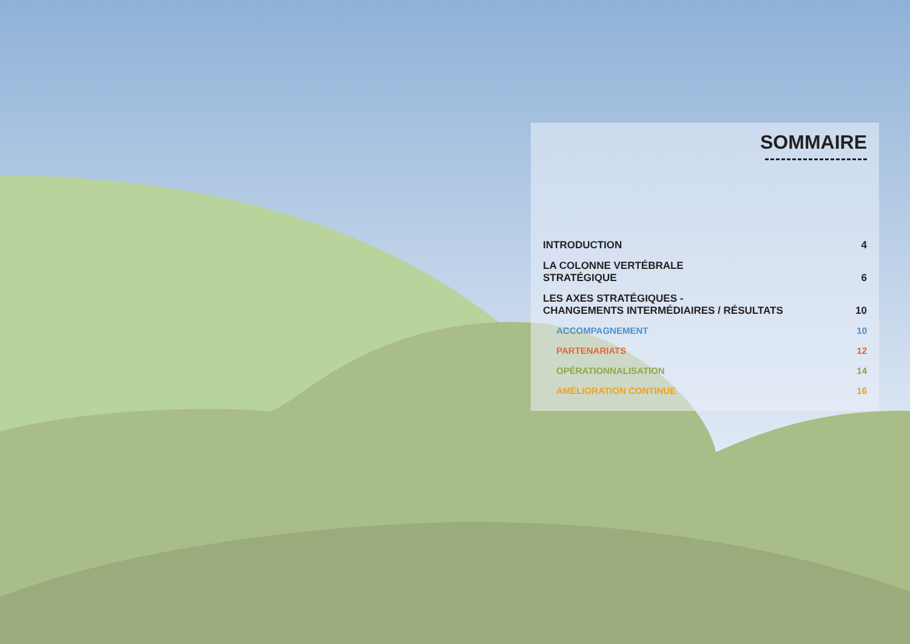SOMMAIRE
INTRODUCTION 4
LA COLONNE VERTÉBRALE
STRATÉGIQUE 6
LES AXES STRATÉGIQUES -
CHANGEMENTS INTERMÉDIAIRES / RÉSULTATS 10
ACCOMPAGNEMENT 10
PARTENARIATS 12
OPÉRATIONNALISATION 14
AMÉLIORATION CONTINUE 16